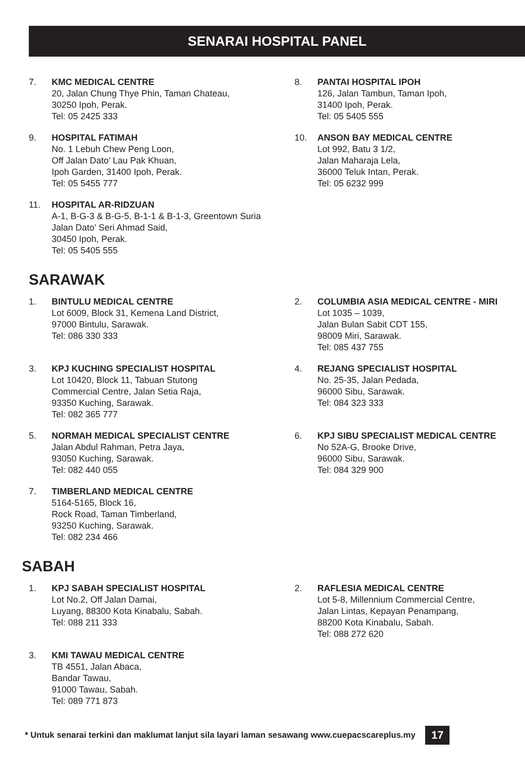SENARAI HOSPITAL PANEL
7. KMC MEDICAL CENTRE
20, Jalan Chung Thye Phin, Taman Chateau,
30250 Ipoh, Perak.
Tel: 05 2425 333
8. PANTAI HOSPITAL IPOH
126, Jalan Tambun, Taman Ipoh,
31400 Ipoh, Perak.
Tel: 05 5405 555
9. HOSPITAL FATIMAH
No. 1 Lebuh Chew Peng Loon,
Off Jalan Dato’ Lau Pak Khuan,
Ipoh Garden, 31400 Ipoh, Perak.
Tel: 05 5455 777
10. ANSON BAY MEDICAL CENTRE
Lot 992, Batu 3 1/2,
Jalan Maharaja Lela,
36000 Teluk Intan, Perak.
Tel: 05 6232 999
11. HOSPITAL AR-RIDZUAN
A-1, B-G-3 & B-G-5, B-1-1 & B-1-3, Greentown Suria
Jalan Dato’ Seri Ahmad Said,
30450 Ipoh, Perak.
Tel: 05 5405 555
SARAWAK
1. BINTULU MEDICAL CENTRE
Lot 6009, Block 31, Kemena Land District,
97000 Bintulu, Sarawak.
Tel: 086 330 333
2. COLUMBIA ASIA MEDICAL CENTRE - MIRI
Lot 1035 – 1039,
Jalan Bulan Sabit CDT 155,
98009 Miri, Sarawak.
Tel: 085 437 755
3. KPJ KUCHING SPECIALIST HOSPITAL
Lot 10420, Block 11, Tabuan Stutong
Commercial Centre, Jalan Setia Raja,
93350 Kuching, Sarawak.
Tel: 082 365 777
4. REJANG SPECIALIST HOSPITAL
No. 25-35, Jalan Pedada,
96000 Sibu, Sarawak.
Tel: 084 323 333
5. NORMAH MEDICAL SPECIALIST CENTRE
Jalan Abdul Rahman, Petra Jaya,
93050 Kuching, Sarawak.
Tel: 082 440 055
6. KPJ SIBU SPECIALIST MEDICAL CENTRE
No 52A-G, Brooke Drive,
96000 Sibu, Sarawak.
Tel: 084 329 900
7. TIMBERLAND MEDICAL CENTRE
5164-5165, Block 16,
Rock Road, Taman Timberland,
93250 Kuching, Sarawak.
Tel: 082 234 466
SABAH
1. KPJ SABAH SPECIALIST HOSPITAL
Lot No.2, Off Jalan Damai,
Luyang, 88300 Kota Kinabalu, Sabah.
Tel: 088 211 333
2. RAFLESIA MEDICAL CENTRE
Lot 5-8, Millennium Commercial Centre,
Jalan Lintas, Kepayan Penampang,
88200 Kota Kinabalu, Sabah.
Tel: 088 272 620
3. KMI TAWAU MEDICAL CENTRE
TB 4551, Jalan Abaca,
Bandar Tawau,
91000 Tawau, Sabah.
Tel: 089 771 873
* Untuk senarai terkini dan maklumat lanjut sila layari laman sesawang www.cuepacscareplus.my 17